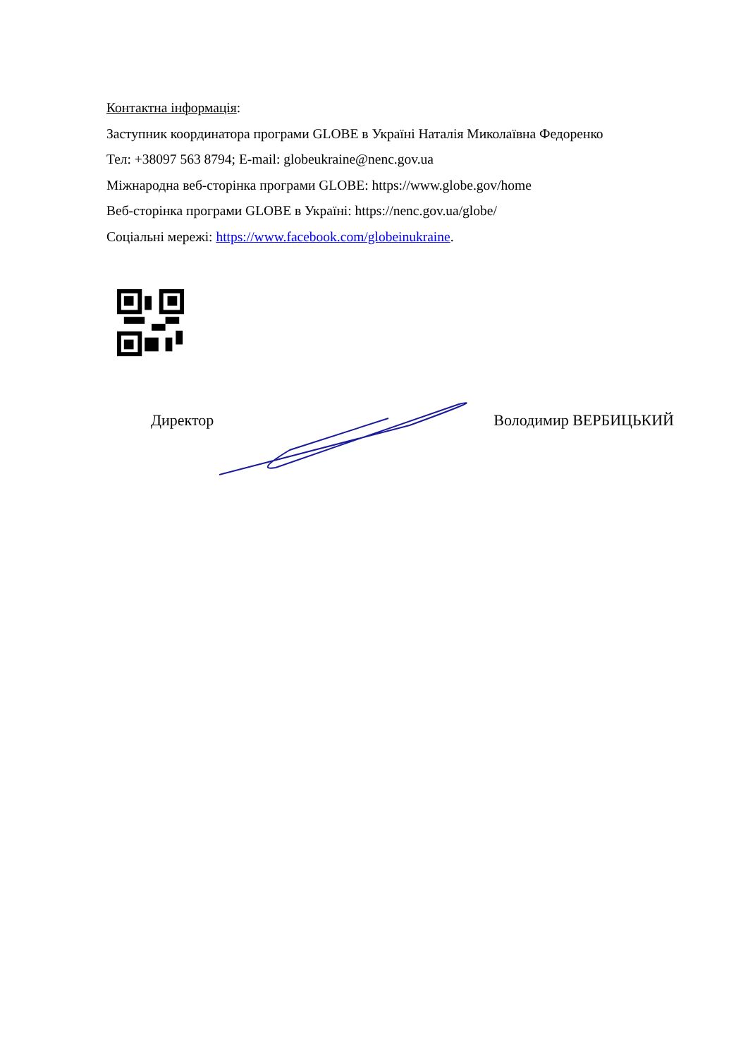Контактна інформація:
Заступник координатора програми GLOBE в Україні Наталія Миколаївна Федоренко
Тел: +38097 563 8794; E-mail: globeukraine@nenc.gov.ua
Міжнародна веб-сторінка програми GLOBE: https://www.globe.gov/home
Веб-сторінка програми GLOBE в Україні: https://nenc.gov.ua/globe/
Соціальні мережі: https://www.facebook.com/globeinukraine.
Директор Володимир ВЕРБИЦЬКИЙ